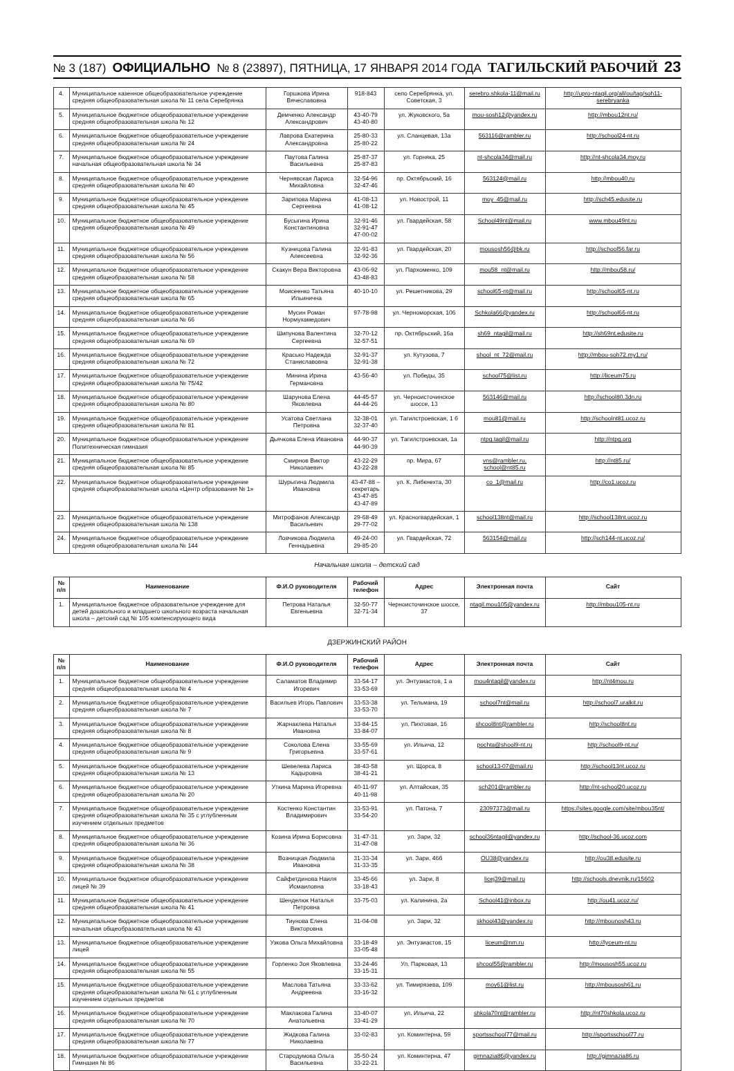№ 3 (187) ОФИЦИАЛЬНО № 8 (23897), ПЯТНИЦА, 17 ЯНВАРЯ 2014 ГОДА ТАГИЛЬСКИЙ РАБОЧИЙ 23
| 4. | Муниципальное казенное общеобразовательное учреждение средняя общеобразовательная школа № 11 села Серебрянка | Горшкова Ирина Вячеславовна | 918-843 | село Серебрянка, ул. Советская, 3 | serebro.shkola-11@mail.ru | http://upro-ntagil.org/all/ou/tag/soh11-serebryanka |
| 5. | Муниципальное бюджетное общеобразовательное учреждение средняя общеобразовательная школа № 12 | Демченко Александр Александрович | 43-40-79 43-40-80 | ул. Жуковского, 5а | mou-sosh12@yandex.ru | http://mbou12nt.ru/ |
| 6. | Муниципальное бюджетное общеобразовательное учреждение средняя общеобразовательная школа № 24 | Лаврова Екатерина Александровна | 25-80-33 25-80-22 | ул. Сланцевая, 13а | 563116@rambler.ru | http://school24-nt.ru |
| 7. | Муниципальное бюджетное общеобразовательное учреждение начальная общеобразовательная школа № 34 | Паутова Галина Васильевна | 25-87-37 25-87-83 | ул. Горняка, 25 | nt-shcola34@mail.ru | http://nt-shcola34.moy.ru |
| 8. | Муниципальное бюджетное общеобразовательное учреждение средняя общеобразовательная школа № 40 | Чернявская Лариса Михайловна | 32-54-96 32-47-46 | пр. Октябрьский, 16 | 563124@mail.ru | http://mbou40.ru |
| 9. | Муниципальное бюджетное общеобразовательное учреждение средняя общеобразовательная школа № 45 | Зарипова Марина Сергеевна | 41-08-13 41-08-12 | ул. Новострой, 11 | moy_45@mail.ru | http://sch45.edusite.ru |
| 10. | Муниципальное бюджетное общеобразовательное учреждение средняя общеобразовательная школа № 49 | Бусыгина Ирина Константиновна | 32-91-46 32-91-47 47-00-02 | ул. Гвардейская, 58 | School49nt@mail.ru | www.mbou49nt.ru |
| 11. | Муниципальное бюджетное общеобразовательное учреждение средняя общеобразовательная школа № 56 | Кузнецова Галина Алексеевна | 32-91-83 32-92-36 | ул. Гвардейская, 20 | mousosh56@bk.ru | http://school56.far.ru |
| 12. | Муниципальное бюджетное общеобразовательное учреждение средняя общеобразовательная школа № 58 | Скакун Вера Викторовна | 43-06-92 43-48-83 | ул. Пархоменко, 109 | mou58_nt@mail.ru | http://mbou58.ru/ |
| 13. | Муниципальное бюджетное общеобразовательное учреждение средняя общеобразовательная школа № 65 | Моисеенко Татьяна Ильинична | 40-10-10 | ул. Решетникова, 29 | school65-nt@mail.ru | http://school65-nt.ru |
| 14. | Муниципальное бюджетное общеобразовательное учреждение средняя общеобразовательная школа № 66 | Мусин Роман Нормухамедович | 97-78-98 | ул. Черноморская, 106 | Schkola66@yandex.ru | http://school66-nt.ru |
| 15. | Муниципальное бюджетное общеобразовательное учреждение средняя общеобразовательная школа № 69 | Шипунова Валентина Сергеевна | 32-70-12 32-57-51 | пр. Октябрьский, 16а | sh69_ntagil@mail.ru | http://sh69nt.edusite.ru |
| 16. | Муниципальное бюджетное общеобразовательное учреждение средняя общеобразовательная школа № 72 | Красько Надежда Станиславовна | 32-91-37 32-91-38 | ул. Кутузова, 7 | shool_nt_72@mail.ru | http://mbou-soh72.my1.ru/ |
| 17. | Муниципальное бюджетное общеобразовательное учреждение средняя общеобразовательная школа № 75/42 | Минина Ирина Германовна | 43-56-40 | ул. Победы, 35 | school75@list.ru | http://liceum75.ru |
| 18. | Муниципальное бюджетное общеобразовательное учреждение средняя общеобразовательная школа № 80 | Шарунова Елена Яковлевна | 44-45-57 44-44-26 | ул. Черноисточинское шоссе, 13 | 563146@mail.ru | http://school80.3dn.ru |
| 19. | Муниципальное бюджетное общеобразовательное учреждение средняя общеобразовательная школа № 81 | Усатова Светлана Петровна | 32-38-01 32-37-40 | ул. Тагилстроевская, 1 б | mou81@mail.ru | http://schoolnt81.ucoz.ru |
| 20. | Муниципальное бюджетное общеобразовательное учреждение Политехническая гимназия | Дьячкова Елена Ивановна | 44-90-37 44-90-39 | ул. Тагилстроевская, 1а | ntpg.tagil@mail.ru | http://ntpg.org |
| 21. | Муниципальное бюджетное общеобразовательное учреждение средняя общеобразовательная школа № 85 | Смирнов Виктор Николаевич | 43-22-29 43-22-28 | пр. Мира, 67 | vns@rambler.ru, school@nt85.ru | http://nt85.ru/ |
| 22. | Муниципальное бюджетное общеобразовательное учреждение средняя общеобразовательная школа «Центр образования № 1» | Шурыгина Людмила Ивановна | 43-47-88 – секретарь 43-47-85 43-47-89 | ул. К. Либкнехта, 30 | co_1@mail.ru | http://co1.ucoz.ru |
| 23. | Муниципальное бюджетное общеобразовательное учреждение средняя общеобразовательная школа № 138 | Митрофанов Александр Васильевич | 29-68-49 29-77-02 | ул. Красногвардейская, 1 | school138nt@mail.ru | http://school138nt.ucoz.ru |
| 24. | Муниципальное бюджетное общеобразовательное учреждение средняя общеобразовательная школа № 144 | Ловчикова Людмила Геннадьевна | 49-24-00 29-85-20 | ул. Гвардейская, 72 | 563154@mail.ru | http://sch144-nt.ucoz.ru/ |
Начальная школа – детский сад
| № п/п | Наименование | Ф.И.О руководителя | Рабочий телефон | Адрес | Электронная почта | Сайт |
| --- | --- | --- | --- | --- | --- | --- |
| 1. | Муниципальное бюджетное образовательное учреждение для детей дошкольного и младшего школьного возраста начальная школа – детский сад № 105 компенсирующего вида | Петрова Наталья Евгеньевна | 32-50-77 32-71-34 | Черноисточинское шоссе, 37 | ntagil.mou105@yandex.ru | http://mbou105-nt.ru |
ДЗЕРЖИНСКИЙ РАЙОН
| № п/п | Наименование | Ф.И.О руководителя | Рабочий телефон | Адрес | Электронная почта | Сайт |
| --- | --- | --- | --- | --- | --- | --- |
| 1. | Муниципальное бюджетное общеобразовательное учреждение средняя общеобразовательная школа № 4 | Саламатов Владимир Игоревич | 33-54-17 33-53-69 | ул. Энтузиастов, 1 а | mou4ntagil@yandex.ru | http://nt4mou.ru |
| 2. | Муниципальное бюджетное общеобразовательное учреждение средняя общеобразовательная школа № 7 | Васильев Игорь Павлович | 33-53-38 33-53-70 | ул. Тельмана, 19 | school7nt@mail.ru | http://school7.uralkit.ru |
| 3. | Муниципальное бюджетное общеобразовательное учреждение средняя общеобразовательная школа № 8 | Жарнаклева Наталья Ивановна | 33-84-15 33-84-07 | ул. Пихтовая, 16 | shcool8nt@rambler.ru | http://school8nt.ru |
| 4. | Муниципальное бюджетное общеобразовательное учреждение средняя общеобразовательная школа № 9 | Соколова Елена Григорьевна | 33-55-69 33-57-61 | ул. Ильича, 12 | pochta@shool9-nt.ru | http://school9-nt.ru/ |
| 5. | Муниципальное бюджетное общеобразовательное учреждение средняя общеобразовательная школа № 13 | Шевелева Лариса Кадыровна | 38-43-58 38-41-21 | ул. Щорса, 8 | school13-07@mail.ru | http://school13nt.ucoz.ru |
| 6. | Муниципальное бюджетное общеобразовательное учреждение средняя общеобразовательная школа № 20 | Уткина Марина Игоревна | 40-11-97 40-11-98 | ул. Алтайская, 35 | sch201@rambler.ru | http://nt-school20.ucoz.ru |
| 7. | Муниципальное бюджетное общеобразовательное учреждение средняя общеобразовательная школа № 35 с углубленным изучением отдельных предметов | Костенко Константин Владимирович | 33-53-91 33-54-20 | ул. Патона, 7 | 23097373@mail.ru | https://sites.google.com/site/mbou35nt/ |
| 8. | Муниципальное бюджетное общеобразовательное учреждение средняя общеобразовательная школа № 36 | Козина Ирина Борисовна | 31-47-31 31-47-08 | ул. Зари, 32 | school36ntagil@yandex.ru | http://school-36.ucoz.com |
| 9. | Муниципальное бюджетное общеобразовательное учреждение средняя общеобразовательная школа № 38 | Возницкая Людмила Ивановна | 31-33-34 31-33-35 | ул. Зари, 46б | OU38@yandex.ru | http://ou38.edusite.ru |
| 10. | Муниципальное бюджетное общеобразовательное учреждение лицей № 39 | Сайфетдинова Наиля Исмаиловна | 33-45-66 33-18-43 | ул. Зари, 8 | licej39@mail.ru | http://schools.dnevnik.ru/15602 |
| 11. | Муниципальное бюджетное общеобразовательное учреждение средняя общеобразовательная школа № 41 | Шенделюк Наталья Петровна | 33-75-03 | ул. Калинина, 2а | School41@inbox.ru | http://ou41.ucoz.ru/ |
| 12. | Муниципальное бюджетное общеобразовательное учреждение начальная общеобразовательная школа № 43 | Тиунова Елена Викторовна | 31-04-08 | ул. Зари, 32 | skhool43@yandex.ru | http://mbounosh43.ru |
| 13. | Муниципальное бюджетное общеобразовательное учреждение лицей | Узкова Ольга Михайловна | 33-18-49 33-05-48 | ул. Энтузиастов, 15 | liceum@nm.ru | http://lyceum-nt.ru |
| 14. | Муниципальное бюджетное общеобразовательное учреждение средняя общеобразовательная школа № 55 | Горленко Зоя Яковлевна | 33-24-46 33-15-31 | Ул. Парковая, 13 | shcool55@rambler.ru | http://mousosh55.ucoz.ru |
| 15. | Муниципальное бюджетное общеобразовательное учреждение средняя общеобразовательная школа № 61 с углубленным изучением отдельных предметов | Маслова Татьяна Андреевна | 33-33-62 33-16-32 | ул. Тимирязева, 109 | moy61@list.ru | http://mbousosh61.ru |
| 16. | Муниципальное бюджетное общеобразовательное учреждение средняя общеобразовательная школа № 70 | Маклакова Галина Анатольевна | 33-40-07 33-41-29 | ул. Ильича, 22 | shkola70nt@rambler.ru | http://nt70shkola.ucoz.ru |
| 17. | Муниципальное бюджетное общеобразовательное учреждение средняя общеобразовательная школа № 77 | Жидкова Галина Николаевна | 33-02-83 | ул. Коминтерна, 59 | sportsschool77@mail.ru | http://sportsschool77.ru |
| 18. | Муниципальное бюджетное общеобразовательное учреждение Гимназия № 86 | Стародумова Ольга Васильевна | 35-50-24 33-22-21 | ул. Коминтерна, 47 | gimnazia86@yandex.ru | http://gimnazia86.ru |